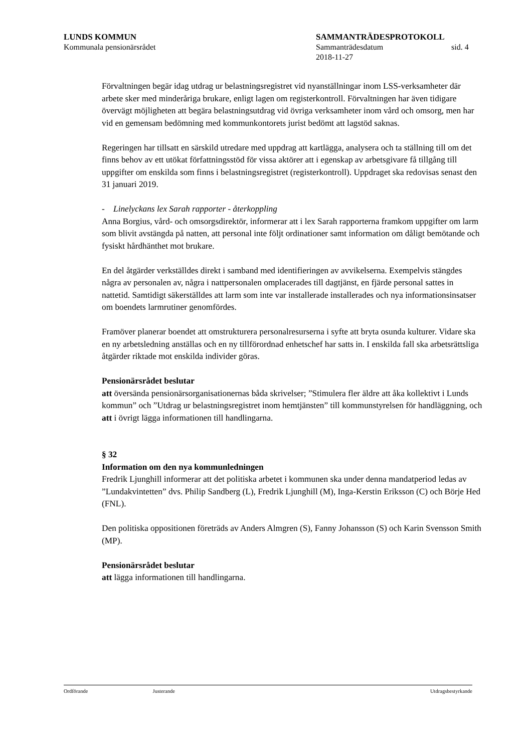LUNDS KOMMUN SAMMANTRÄDESPROTOKOLL
Kommunala pensionärsrådet Sammanträdesdatum sid. 4
2018-11-27
Förvaltningen begär idag utdrag ur belastningsregistret vid nyanställningar inom LSS-verksamheter där arbete sker med minderåriga brukare, enligt lagen om registerkontroll. Förvaltningen har även tidigare övervägt möjligheten att begära belastningsutdrag vid övriga verksamheter inom vård och omsorg, men har vid en gemensam bedömning med kommunkontorets jurist bedömt att lagstöd saknas.
Regeringen har tillsatt en särskild utredare med uppdrag att kartlägga, analysera och ta ställning till om det finns behov av ett utökat författningsstöd för vissa aktörer att i egenskap av arbetsgivare få tillgång till uppgifter om enskilda som finns i belastningsregistret (registerkontroll). Uppdraget ska redovisas senast den 31 januari 2019.
- Linelyckans lex Sarah rapporter - återkoppling
Anna Borgius, vård- och omsorgsdirektör, informerar att i lex Sarah rapporterna framkom uppgifter om larm som blivit avstängda på natten, att personal inte följt ordinationer samt information om dåligt bemötande och fysiskt hårdhänthet mot brukare.
En del åtgärder verkställdes direkt i samband med identifieringen av avvikelserna. Exempelvis stängdes några av personalen av, några i nattpersonalen omplacerades till dagtjänst, en fjärde personal sattes in nattetid. Samtidigt säkerställdes att larm som inte var installerade installerades och nya informationsinsatser om boendets larmrutiner genomfördes.
Framöver planerar boendet att omstrukturera personalresurserna i syfte att bryta osunda kulturer. Vidare ska en ny arbetsledning anställas och en ny tillförordnad enhetschef har satts in. I enskilda fall ska arbetsrättsliga åtgärder riktade mot enskilda individer göras.
Pensionärsrådet beslutar
att översända pensionärsorganisationernas båda skrivelser; ”Stimulera fler äldre att åka kollektivt i Lunds kommun” och ”Utdrag ur belastningsregistret inom hemtjänsten” till kommunstyrelsen för handläggning, och
att i övrigt lägga informationen till handlingarna.
§ 32
Information om den nya kommunledningen
Fredrik Ljunghill informerar att det politiska arbetet i kommunen ska under denna mandatperiod ledas av ”Lundakvintetten” dvs. Philip Sandberg (L), Fredrik Ljunghill (M), Inga-Kerstin Eriksson (C) och Börje Hed (FNL).
Den politiska oppositionen företräds av Anders Almgren (S), Fanny Johansson (S) och Karin Svensson Smith (MP).
Pensionärsrådet beslutar
att lägga informationen till handlingarna.
Ordförande Justerande Utdragsbestyrkande